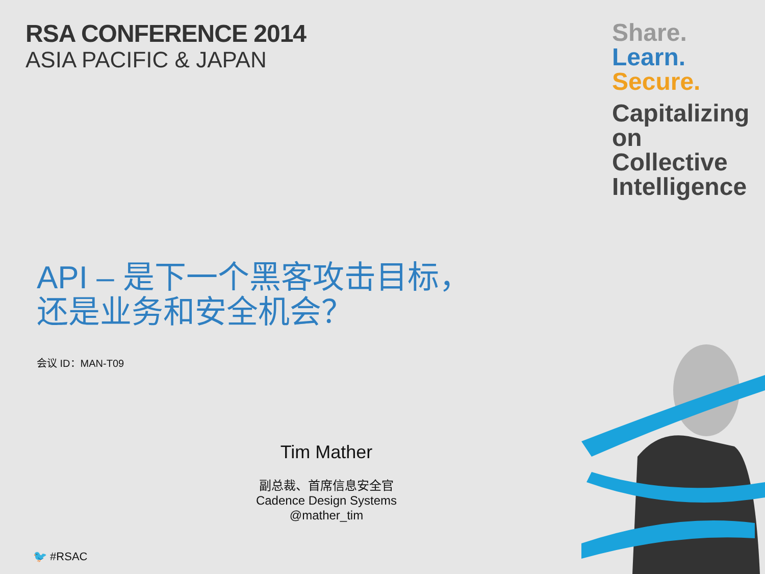RSA CONFERENCE 2014
ASIA PACIFIC & JAPAN
Share.
Learn.
Secure.
Capitalizing on
Collective Intelligence
API – 是下一个黑客攻击目标，
还是业务和安全机会？
会议 ID：MAN-T09
Tim Mather
副总裁、首席信息安全官
Cadence Design Systems
@mather_tim
🐦 #RSAC